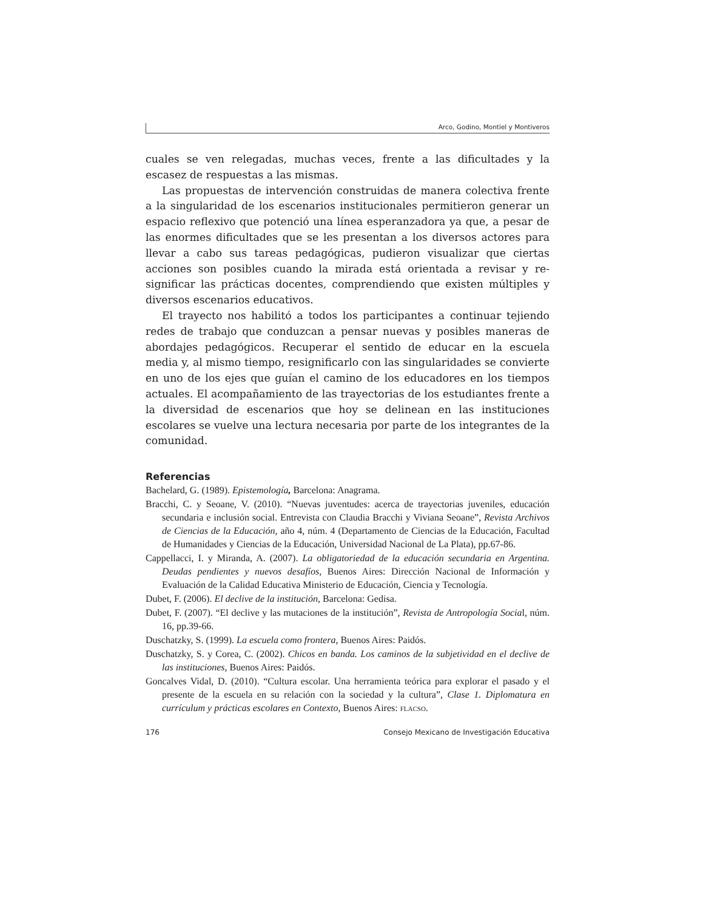Arco, Godino, Montiel y Montiveros
cuales se ven relegadas, muchas veces, frente a las dificultades y la escasez de respuestas a las mismas.
Las propuestas de intervención construidas de manera colectiva frente a la singularidad de los escenarios institucionales permitieron generar un espacio reflexivo que potenció una línea esperanzadora ya que, a pesar de las enormes dificultades que se les presentan a los diversos actores para llevar a cabo sus tareas pedagógicas, pudieron visualizar que ciertas acciones son posibles cuando la mirada está orientada a revisar y re-significar las prácticas docentes, comprendiendo que existen múltiples y diversos escenarios educativos.
El trayecto nos habilitó a todos los participantes a continuar tejiendo redes de trabajo que conduzcan a pensar nuevas y posibles maneras de abordajes pedagógicos. Recuperar el sentido de educar en la escuela media y, al mismo tiempo, resignificarlo con las singularidades se convierte en uno de los ejes que guían el camino de los educadores en los tiempos actuales. El acompañamiento de las trayectorias de los estudiantes frente a la diversidad de escenarios que hoy se delinean en las instituciones escolares se vuelve una lectura necesaria por parte de los integrantes de la comunidad.
Referencias
Bachelard, G. (1989). Epistemología, Barcelona: Anagrama.
Bracchi, C. y Seoane, V. (2010). “Nuevas juventudes: acerca de trayectorias juveniles, educación secundaria e inclusión social. Entrevista con Claudia Bracchi y Viviana Seoane”, Revista Archivos de Ciencias de la Educación, año 4, núm. 4 (Departamento de Ciencias de la Educación, Facultad de Humanidades y Ciencias de la Educación, Universidad Nacional de La Plata), pp.67-86.
Cappellacci, I. y Miranda, A. (2007). La obligatoriedad de la educación secundaria en Argentina. Deudas pendientes y nuevos desafíos, Buenos Aires: Dirección Nacional de Información y Evaluación de la Calidad Educativa Ministerio de Educación, Ciencia y Tecnología.
Dubet, F. (2006). El declive de la institución, Barcelona: Gedisa.
Dubet, F. (2007). “El declive y las mutaciones de la institución”, Revista de Antropología Social, núm. 16, pp.39-66.
Duschatzky, S. (1999). La escuela como frontera, Buenos Aires: Paidós.
Duschatzky, S. y Corea, C. (2002). Chicos en banda. Los caminos de la subjetividad en el declive de las instituciones, Buenos Aires: Paidós.
Goncalves Vidal, D. (2010). “Cultura escolar. Una herramienta teórica para explorar el pasado y el presente de la escuela en su relación con la sociedad y la cultura”, Clase 1. Diplomatura en currículum y prácticas escolares en Contexto, Buenos Aires: flacso.
176 Consejo Mexicano de Investigación Educativa